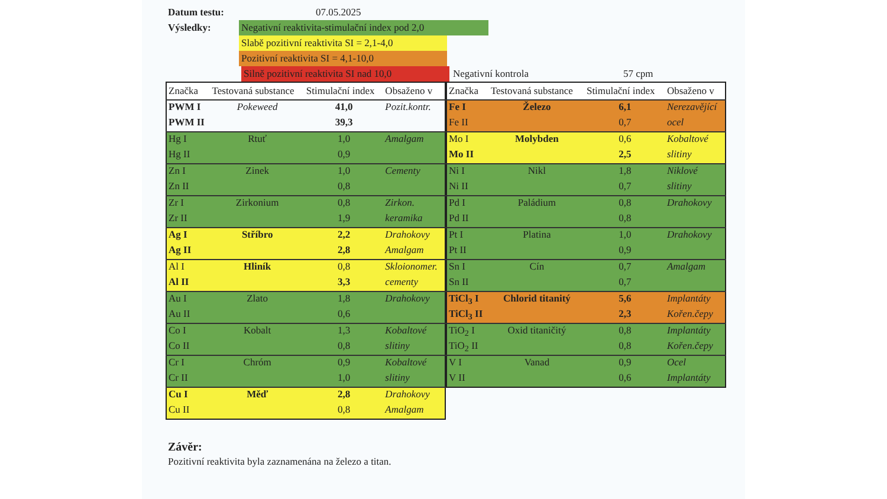Datum testu:
07.05.2025
Výsledky:
Negativní reaktivita-stimulační index pod 2,0
Slabě pozitivní reaktivita SI = 2,1-4,0
Pozitivní reaktivita SI = 4,1-10,0
Silně pozitivní reaktivita SI nad 10,0
Negativní kontrola 57 cpm
| Značka | Testovaná substance | Stimulační index | Obsaženo v |
| --- | --- | --- | --- |
| PWM I | Pokeweed | 41,0 | Pozit.kontr. |
| PWM II | | 39,3 | |
| Hg I | Rtuť | 1,0 | Amalgam |
| Hg II | | 0,9 | |
| Zn I | Zinek | 1,0 | Cementy |
| Zn II | | 0,8 | |
| Zr I | Zirkonium | 0,8 | Zirkon. |
| Zr II | | 1,9 | keramika |
| Ag I | Stříbro | 2,2 | Drahokovy |
| Ag II | | 2,8 | Amalgam |
| Al I | Hliník | 0,8 | Skloionomer. |
| Al II | | 3,3 | cementy |
| Au I | Zlato | 1,8 | Drahokovy |
| Au II | | 0,6 | |
| Co I | Kobalt | 1,3 | Kobaltové |
| Co II | | 0,8 | slitiny |
| Cr I | Chróm | 0,9 | Kobaltové |
| Cr II | | 1,0 | slitiny |
| Cu I | Měď | 2,8 | Drahokovy |
| Cu II | | 0,8 | Amalgam |
| Značka | Testovaná substance | Stimulační index | Obsaženo v |
| --- | --- | --- | --- |
| Fe I | Železo | 6,1 | Nerezavějící |
| Fe II | | 0,7 | ocel |
| Mo I | Molybden | 0,6 | Kobaltové |
| Mo II | | 2,5 | slitiny |
| Ni I | Nikl | 1,8 | Niklové |
| Ni II | | 0,7 | slitiny |
| Pd I | Paládium | 0,8 | Drahokovy |
| Pd II | | 0,8 | |
| Pt I | Platina | 1,0 | Drahokovy |
| Pt II | | 0,9 | |
| Sn I | Cín | 0,7 | Amalgam |
| Sn II | | 0,7 | |
| TiCl<sub>3</sub> I | Chlorid titanitý | 5,6 | Implantáty |
| TiCl<sub>3</sub> II | | 2,3 | Kořen.čepy |
| TiO<sub>2</sub> I | Oxid titaničitý | 0,8 | Implantáty |
| TiO<sub>2</sub> II | | 0,8 | Kořen.čepy |
| V I | Vanad | 0,9 | Ocel |
| V II | | 0,6 | Implantáty |
Závěr:
Pozitivní reaktivita byla zaznamenána na železo a titan.